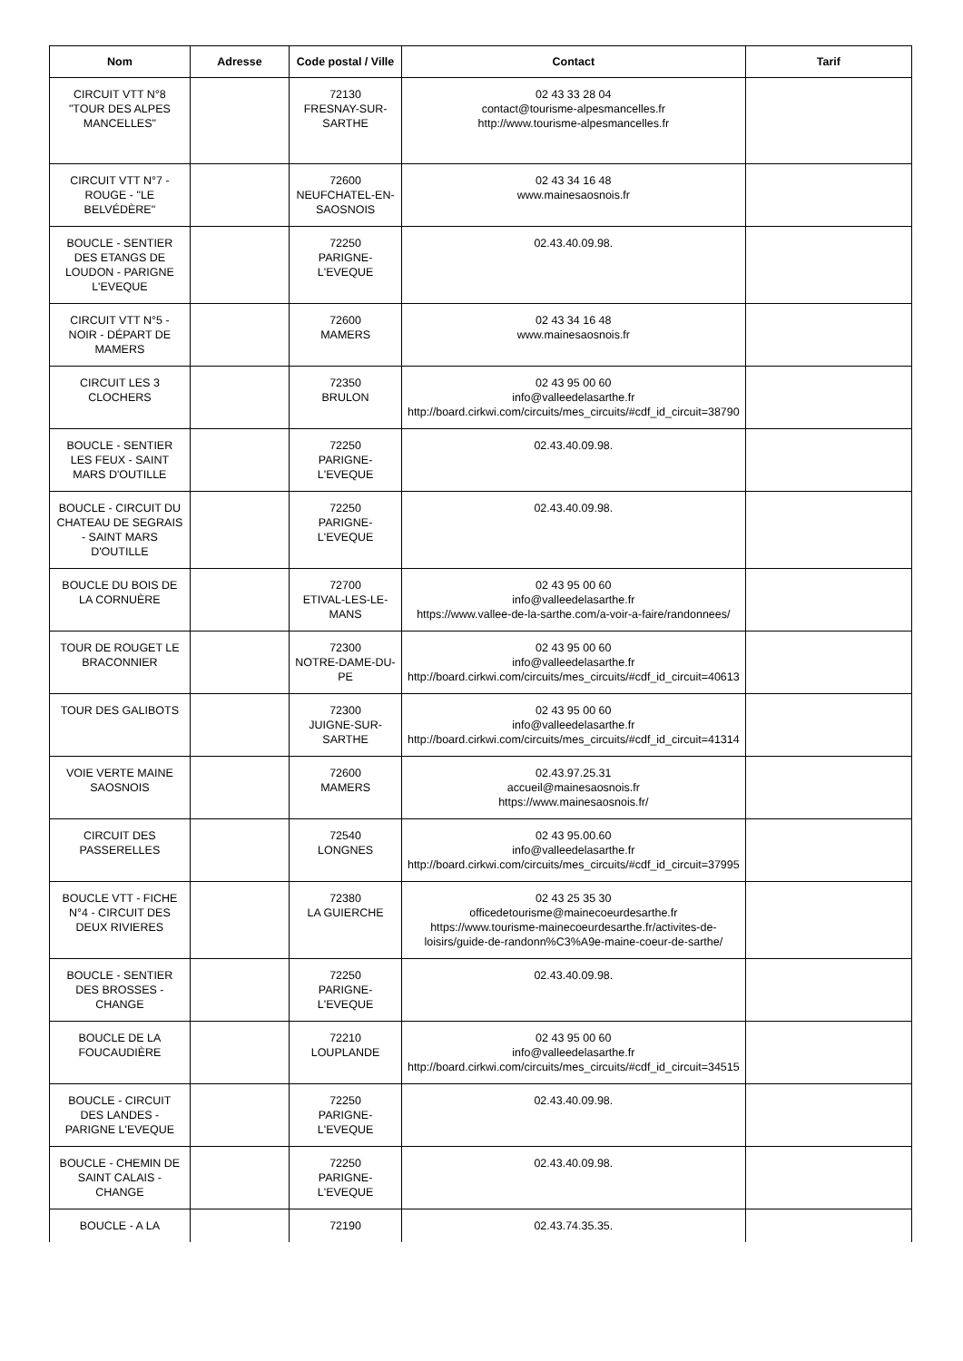| Nom | Adresse | Code postal / Ville | Contact | Tarif |
| --- | --- | --- | --- | --- |
| CIRCUIT VTT N°8 "TOUR DES ALPES MANCELLES" | | 72130 FRESNAY-SUR-SARTHE | 02 43 33 28 04 contact@tourisme-alpesmancelles.fr http://www.tourisme-alpesmancelles.fr | |
| CIRCUIT VTT N°7 - ROUGE - "LE BELVÉDÈRE" | | 72600 NEUFCHATEL-EN-SAOSNOIS | 02 43 34 16 48 www.mainesaosnois.fr | |
| BOUCLE - SENTIER DES ETANGS DE LOUDON - PARIGNE L'EVEQUE | | 72250 PARIGNE-L'EVEQUE | 02.43.40.09.98. | |
| CIRCUIT VTT N°5 - NOIR - DÉPART DE MAMERS | | 72600 MAMERS | 02 43 34 16 48 www.mainesaosnois.fr | |
| CIRCUIT LES 3 CLOCHERS | | 72350 BRULON | 02 43 95 00 60 info@valleedelasarthe.fr http://board.cirkwi.com/circuits/mes_circuits/#cdf_id_circuit=38790 | |
| BOUCLE - SENTIER LES FEUX - SAINT MARS D'OUTILLE | | 72250 PARIGNE-L'EVEQUE | 02.43.40.09.98. | |
| BOUCLE - CIRCUIT DU CHATEAU DE SEGRAIS - SAINT MARS D'OUTILLE | | 72250 PARIGNE-L'EVEQUE | 02.43.40.09.98. | |
| BOUCLE DU BOIS DE LA CORNUÈRE | | 72700 ETIVAL-LES-LE-MANS | 02 43 95 00 60 info@valleedelasarthe.fr https://www.vallee-de-la-sarthe.com/a-voir-a-faire/randonnees/ | |
| TOUR DE ROUGET LE BRACONNIER | | 72300 NOTRE-DAME-DU-PE | 02 43 95 00 60 info@valleedelasarthe.fr http://board.cirkwi.com/circuits/mes_circuits/#cdf_id_circuit=40613 | |
| TOUR DES GALIBOTS | | 72300 JUIGNE-SUR-SARTHE | 02 43 95 00 60 info@valleedelasarthe.fr http://board.cirkwi.com/circuits/mes_circuits/#cdf_id_circuit=41314 | |
| VOIE VERTE MAINE SAOSNOIS | | 72600 MAMERS | 02.43.97.25.31 accueil@mainesaosnois.fr https://www.mainesaosnois.fr/ | |
| CIRCUIT DES PASSERELLES | | 72540 LONGNES | 02 43 95.00.60 info@valleedelasarthe.fr http://board.cirkwi.com/circuits/mes_circuits/#cdf_id_circuit=37995 | |
| BOUCLE VTT - FICHE N°4 - CIRCUIT DES DEUX RIVIERES | | 72380 LA GUIERCHE | 02 43 25 35 30 officedetourisme@mainecoeurdesarthe.fr https://www.tourisme-mainecoeurdesarthe.fr/activites-de-loisirs/guide-de-randonn%C3%A9e-maine-coeur-de-sarthe/ | |
| BOUCLE - SENTIER DES BROSSES - CHANGE | | 72250 PARIGNE-L'EVEQUE | 02.43.40.09.98. | |
| BOUCLE DE LA FOUCAUDIÈRE | | 72210 LOUPLANDE | 02 43 95 00 60 info@valleedelasarthe.fr http://board.cirkwi.com/circuits/mes_circuits/#cdf_id_circuit=34515 | |
| BOUCLE - CIRCUIT DES LANDES - PARIGNE L'EVEQUE | | 72250 PARIGNE-L'EVEQUE | 02.43.40.09.98. | |
| BOUCLE - CHEMIN DE SAINT CALAIS - CHANGE | | 72250 PARIGNE-L'EVEQUE | 02.43.40.09.98. | |
| BOUCLE - A LA | | 72190 | 02.43.74.35.35. | |